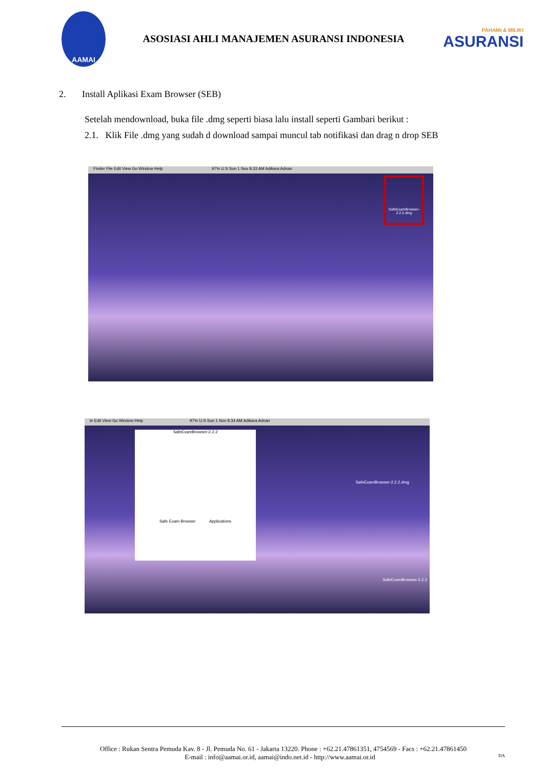AAMAI
ASOSIASI AHLI MANAJEMEN ASURANSI INDONESIA
PAHAMI & MILIKI
ASURANSI
2. Install Aplikasi Exam Browser (SEB)
Setelah mendownload, buka file .dmg seperti biasa lalu install seperti Gambari berikut :
2.1. Klik File .dmg yang sudah d download sampai muncul tab notifikasi dan drag n drop SEB
Finder File Edit View Go Window Help 97% U.S Sun 1 Nov 8.33 AM Adikara Adnan
SafeExamBrowser-2.2.2.dmg
le Edit View Go Window Help 97% U.S Sun 1 Nov 8.34 AM Adikara Adnan
SafeExamBrowser-2.2.2
Safe Exam Browser Applications
SafeExamBrowser-2.2.2.dmg
SafeExamBrowser-2.2.2
Office : Rukan Sentra Pemuda Kav. 8 - Jl. Pemuda No. 61 - Jakarta 13220. Phone : +62.21.47861351, 4754569 - Facs : +62.21.47861450
E-mail : info@aamai.or.id, aamai@indo.net.id - http://www.aamai.or.id DA